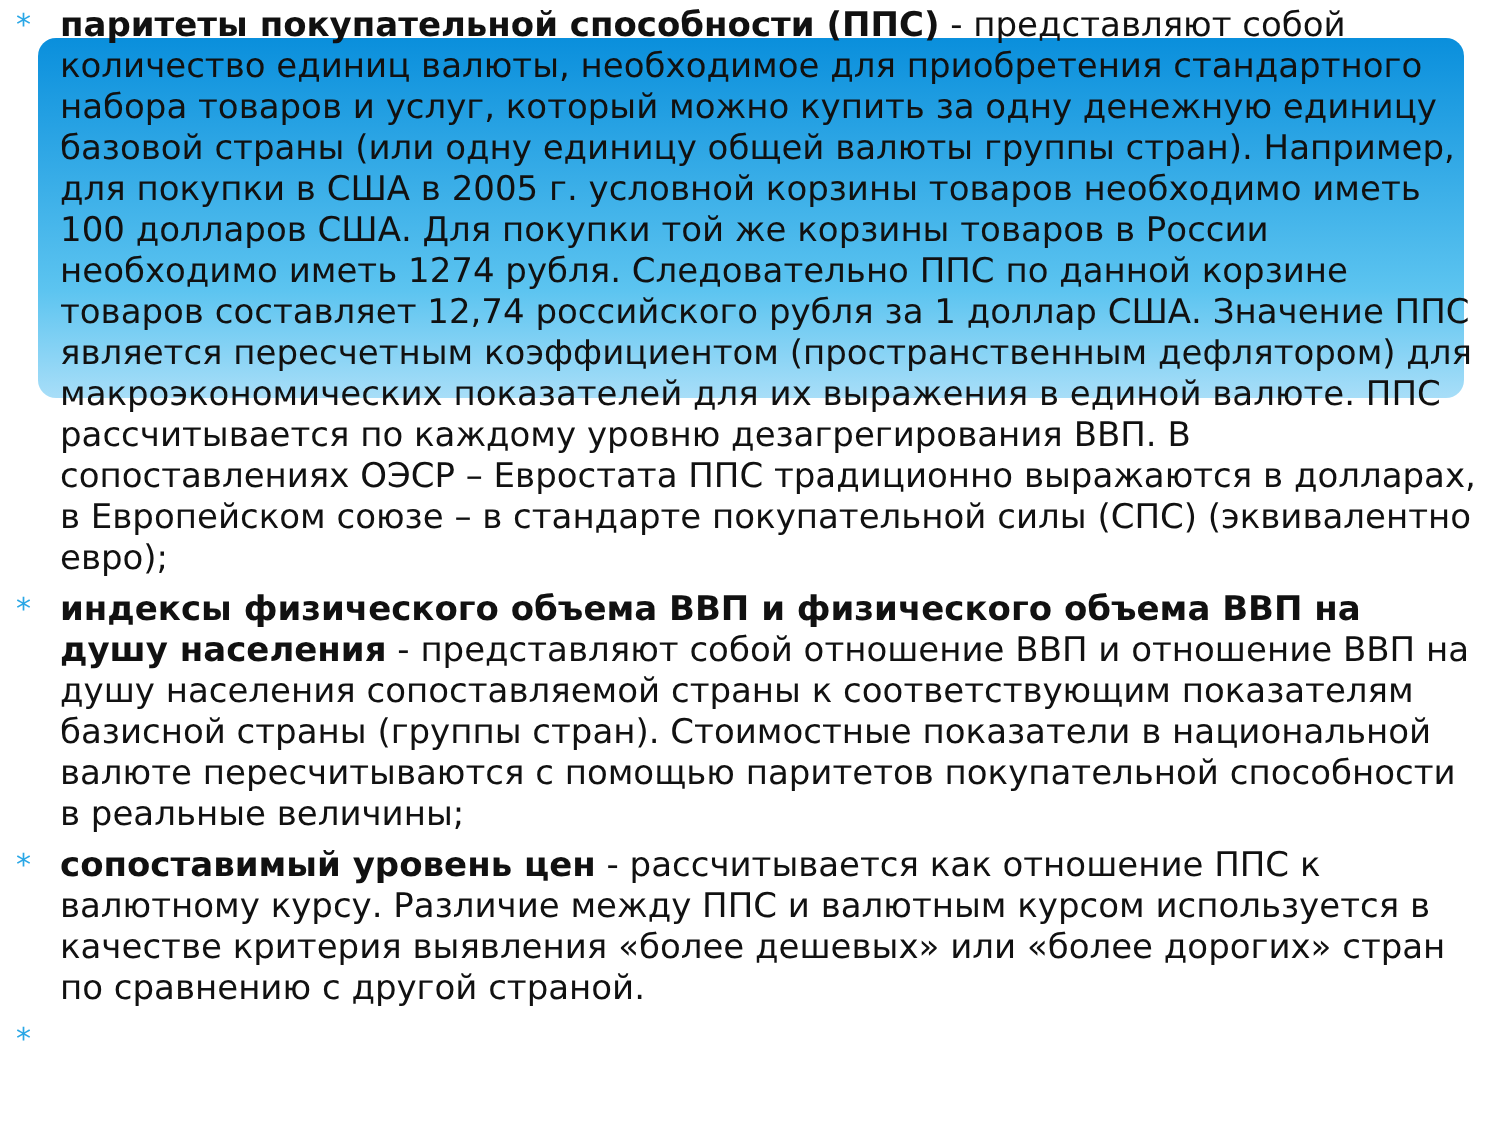* паритеты покупательной способности (ППС) - представляют собой количество единиц валюты, необходимое для приобретения стандартного набора товаров и услуг, который можно купить за одну денежную единицу базовой страны (или одну единицу общей валюты группы стран). Например, для покупки в США в 2005 г. условной корзины товаров необходимо иметь 100 долларов США. Для покупки той же корзины товаров в России необходимо иметь 1274 рубля. Следовательно ППС по данной корзине товаров составляет 12,74 российского рубля за 1 доллар США. Значение ППС является пересчетным коэффициентом (пространственным дефлятором) для макроэкономических показателей для их выражения в единой валюте. ППС рассчитывается по каждому уровню дезагрегирования ВВП. В сопоставлениях ОЭСР – Евростата ППС традиционно выражаются в долларах, в Европейском союзе – в стандарте покупательной силы (СПС) (эквивалентно евро);
* индексы физического объема ВВП и физического объема ВВП на душу населения - представляют собой отношение ВВП и отношение ВВП на душу населения сопоставляемой страны к соответствующим показателям базисной страны (группы стран). Стоимостные показатели в национальной валюте пересчитываются с помощью паритетов покупательной способности в реальные величины;
* сопоставимый уровень цен - рассчитывается как отношение ППС к валютному курсу. Различие между ППС и валютным курсом используется в качестве критерия выявления «более дешевых» или «более дорогих» стран по сравнению с другой страной.
*